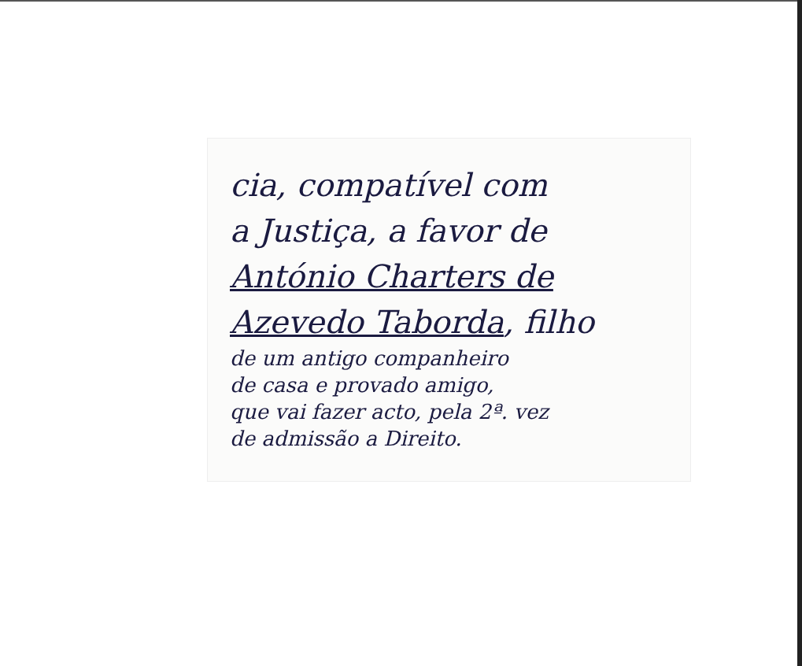cia, compatível com
a Justiça, a favor de
António Charters de
Azevedo Taborda, filho
de um antigo companheiro
de casa e provado amigo,
que vai fazer acto, pela 2ª. vez
de admissão a Direito.